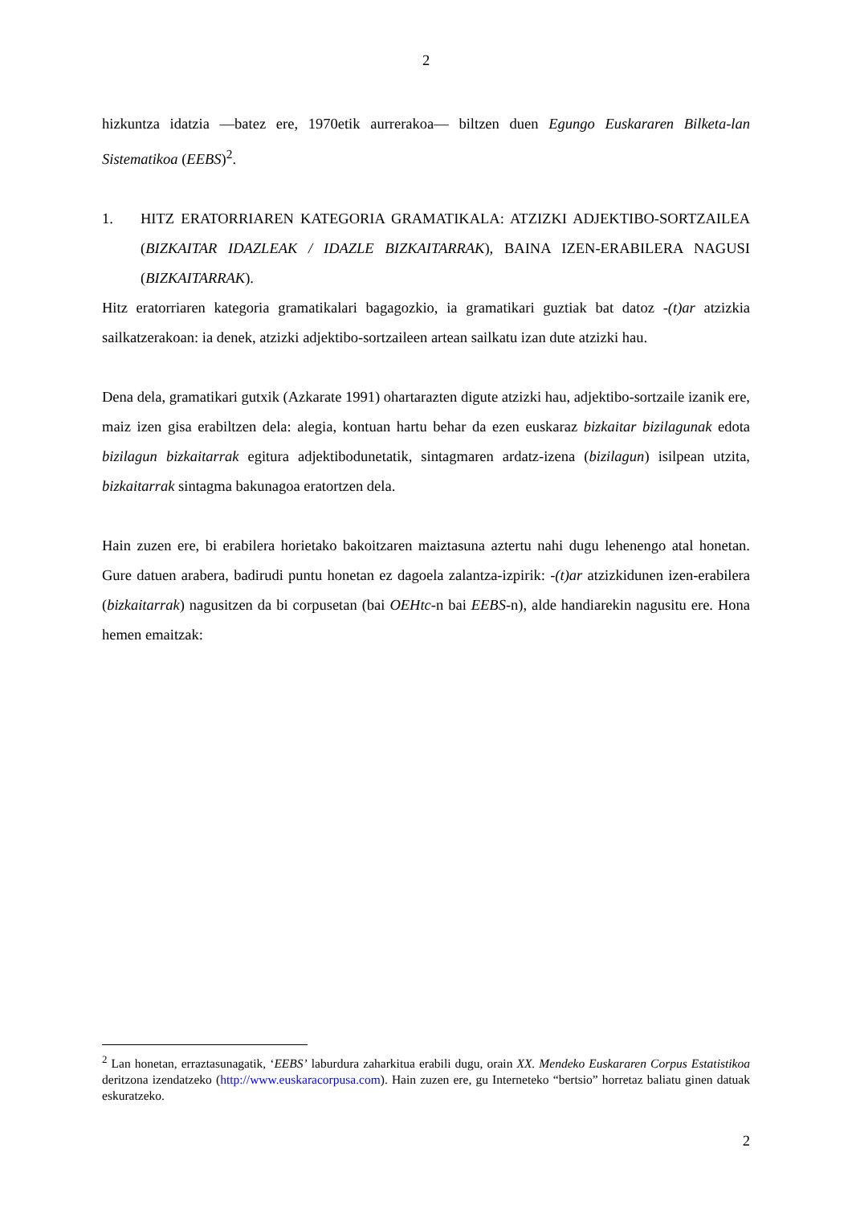2
hizkuntza idatzia —batez ere, 1970etik aurrerakoa— biltzen duen Egungo Euskararen Bilketa-lan Sistematikoa (EEBS)<sup>2</sup>.
1. HITZ ERATORRIAREN KATEGORIA GRAMATIKALA: ATZIZKI ADJEKTIBO-SORTZAILEA (BIZKAITAR IDAZLEAK / IDAZLE BIZKAITARRAK), BAINA IZEN-ERABILERA NAGUSI (BIZKAITARRAK).
Hitz eratorriaren kategoria gramatikalari bagagozkio, ia gramatikari guztiak bat datoz -(t)ar atzizkia sailkatzerakoan: ia denek, atzizki adjektibo-sortzaileen artean sailkatu izan dute atzizki hau.
Dena dela, gramatikari gutxik (Azkarate 1991) ohartarazten digute atzizki hau, adjektibo-sortzaile izanik ere, maiz izen gisa erabiltzen dela: alegia, kontuan hartu behar da ezen euskaraz bizkaitar bizilagunak edota bizilagun bizkaitarrak egitura adjektibodunetatik, sintagmaren ardatz-izena (bizilagun) isilpean utzita, bizkaitarrak sintagma bakunagoa eratortzen dela.
Hain zuzen ere, bi erabilera horietako bakoitzaren maiztasuna aztertu nahi dugu lehenengo atal honetan. Gure datuen arabera, badirudi puntu honetan ez dagoela zalantza-izpirik: -(t)ar atzizkidunen izen-erabilera (bizkaitarrak) nagusitzen da bi corpusetan (bai OEHtc-n bai EEBS-n), alde handiarekin nagusitu ere. Hona hemen emaitzak:
<sup>2</sup> Lan honetan, erraztasunagatik, ‘EEBS’ laburdura zaharkitua erabili dugu, orain XX. Mendeko Euskararen Corpus Estatistikoa deritzona izendatzeko (http://www.euskaracorpusa.com). Hain zuzen ere, gu Interneteko “bertsio” horretaz baliatu ginen datuak eskuratzeko.
2